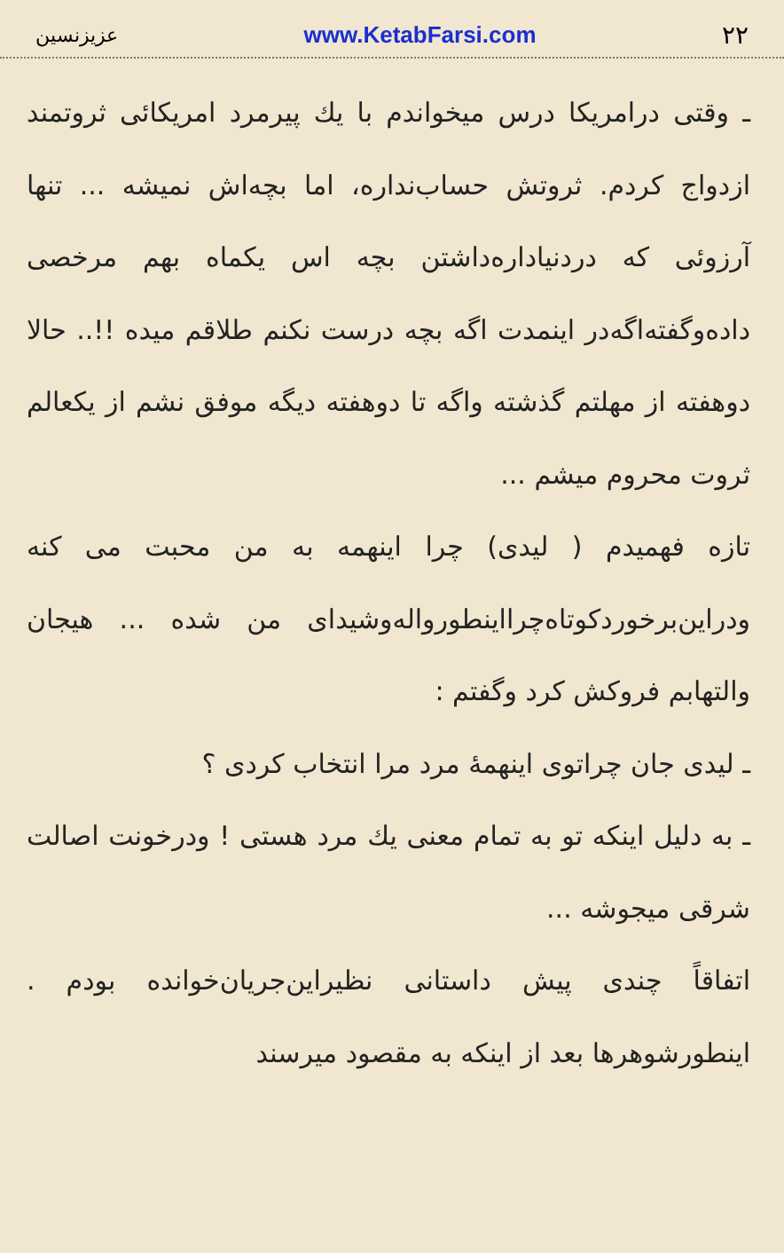۲۲ www.KetabFarsi.com عزیزنسین
ـ وقتی درامریکا درس میخواندم با یك پیرمرد امریکائی ثروتمند ازدواج کردم. ثروتش حساب‌نداره، اما بچه‌اش نمیشه ... تنها آرزوئی که دردنیاداره‌داشتن بچه اس یکماه بهم مرخصی داده‌وگفته‌اگه‌در اینمدت اگه بچه درست نکنم طلاقم میده !!.. حالا دوهفته از مهلتم گذشته واگه تا دوهفته دیگه موفق نشم از یکعالم ثروت محروم میشم ...
تازه فهمیدم ( لیدی) چرا اینهمه به من محبت می کنه ودراین‌برخوردکوتاه‌چرااینطوروالەوشیدای من شده ... هیجان والتهابم فروکش کرد وگفتم :
ـ لیدی جان چراتوی اینهمۀ مرد مرا انتخاب کردی ؟
ـ به دلیل اینکه تو به تمام معنی یك مرد هستی ! ودرخونت اصالت شرقی میجوشه ...
اتفاقاً چندی پیش داستانی نظیراین‌جریان‌خوانده بودم . اینطورشوهرها بعد از اینکه به مقصود میرسند